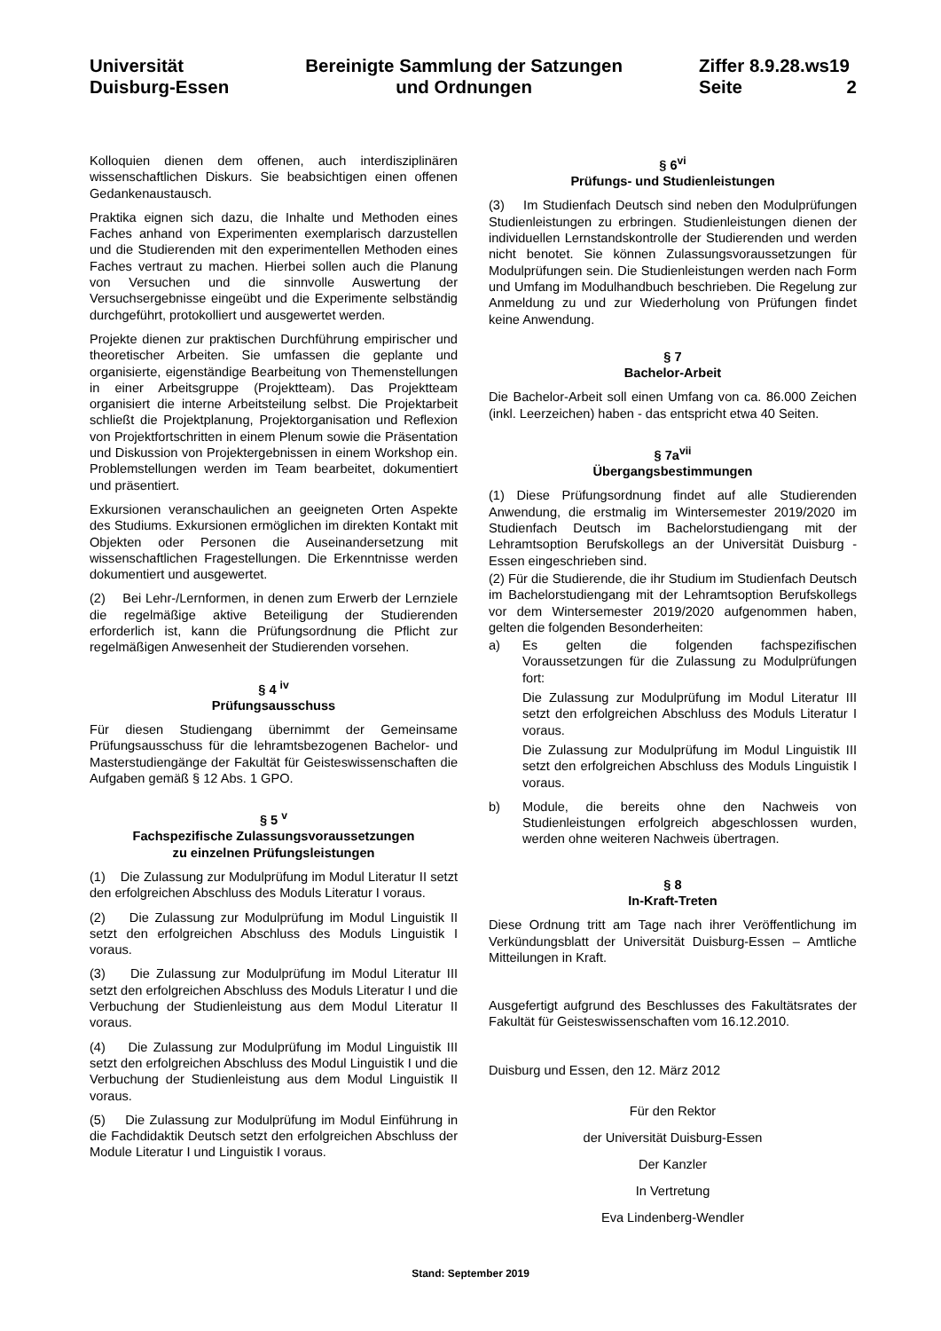Universität
Duisburg-Essen
Bereinigte Sammlung der Satzungen
und Ordnungen
Ziffer 8.9.28.ws19
Seite 2
Kolloquien dienen dem offenen, auch interdisziplinären wissenschaftlichen Diskurs. Sie beabsichtigen einen offenen Gedankenaustausch.
Praktika eignen sich dazu, die Inhalte und Methoden eines Faches anhand von Experimenten exemplarisch darzustellen und die Studierenden mit den experimentellen Methoden eines Faches vertraut zu machen. Hierbei sollen auch die Planung von Versuchen und die sinnvolle Auswertung der Versuchsergebnisse eingeübt und die Experimente selbständig durchgeführt, protokolliert und ausgewertet werden.
Projekte dienen zur praktischen Durchführung empirischer und theoretischer Arbeiten. Sie umfassen die geplante und organisierte, eigenständige Bearbeitung von Themenstellungen in einer Arbeitsgruppe (Projektteam). Das Projektteam organisiert die interne Arbeitsteilung selbst. Die Projektarbeit schließt die Projektplanung, Projektorganisation und Reflexion von Projektfortschritten in einem Plenum sowie die Präsentation und Diskussion von Projektergebnissen in einem Workshop ein. Problemstellungen werden im Team bearbeitet, dokumentiert und präsentiert.
Exkursionen veranschaulichen an geeigneten Orten Aspekte des Studiums. Exkursionen ermöglichen im direkten Kontakt mit Objekten oder Personen die Auseinandersetzung mit wissenschaftlichen Fragestellungen. Die Erkenntnisse werden dokumentiert und ausgewertet.
(2) Bei Lehr-/Lernformen, in denen zum Erwerb der Lernziele die regelmäßige aktive Beteiligung der Studierenden erforderlich ist, kann die Prüfungsordnung die Pflicht zur regelmäßigen Anwesenheit der Studierenden vorsehen.
§ 4 <sup>iv</sup>
Prüfungsausschuss
Für diesen Studiengang übernimmt der Gemeinsame Prüfungsausschuss für die lehramtsbezogenen Bachelor- und Masterstudiengänge der Fakultät für Geisteswissenschaften die Aufgaben gemäß § 12 Abs. 1 GPO.
§ 5 <sup>v</sup>
Fachspezifische Zulassungsvoraussetzungen
zu einzelnen Prüfungsleistungen
(1) Die Zulassung zur Modulprüfung im Modul Literatur II setzt den erfolgreichen Abschluss des Moduls Literatur I voraus.
(2) Die Zulassung zur Modulprüfung im Modul Linguistik II setzt den erfolgreichen Abschluss des Moduls Linguistik I voraus.
(3) Die Zulassung zur Modulprüfung im Modul Literatur III setzt den erfolgreichen Abschluss des Moduls Literatur I und die Verbuchung der Studienleistung aus dem Modul Literatur II voraus.
(4) Die Zulassung zur Modulprüfung im Modul Linguistik III setzt den erfolgreichen Abschluss des Modul Linguistik I und die Verbuchung der Studienleistung aus dem Modul Linguistik II voraus.
(5) Die Zulassung zur Modulprüfung im Modul Einführung in die Fachdidaktik Deutsch setzt den erfolgreichen Abschluss der Module Literatur I und Linguistik I voraus.
§ 6<sup>vi</sup>
Prüfungs- und Studienleistungen
(3) Im Studienfach Deutsch sind neben den Modulprüfungen Studienleistungen zu erbringen. Studienleistungen dienen der individuellen Lernstandskontrolle der Studierenden und werden nicht benotet. Sie können Zulassungsvoraussetzungen für Modulprüfungen sein. Die Studienleistungen werden nach Form und Umfang im Modulhandbuch beschrieben. Die Regelung zur Anmeldung zu und zur Wiederholung von Prüfungen findet keine Anwendung.
§ 7
Bachelor-Arbeit
Die Bachelor-Arbeit soll einen Umfang von ca. 86.000 Zeichen (inkl. Leerzeichen) haben - das entspricht etwa 40 Seiten.
§ 7a<sup>vii</sup>
Übergangsbestimmungen
(1) Diese Prüfungsordnung findet auf alle Studierenden Anwendung, die erstmalig im Wintersemester 2019/2020 im Studienfach Deutsch im Bachelorstudiengang mit der Lehramtsoption Berufskollegs an der Universität Duisburg -Essen eingeschrieben sind.
(2) Für die Studierende, die ihr Studium im Studienfach Deutsch im Bachelorstudiengang mit der Lehramtsoption Berufskollegs vor dem Wintersemester 2019/2020 aufgenommen haben, gelten die folgenden Besonderheiten:
a) Es gelten die folgenden fachspezifischen Voraussetzungen für die Zulassung zu Modulprüfungen fort:
Die Zulassung zur Modulprüfung im Modul Literatur III setzt den erfolgreichen Abschluss des Moduls Literatur I voraus.
Die Zulassung zur Modulprüfung im Modul Linguistik III setzt den erfolgreichen Abschluss des Moduls Linguistik I voraus.
b) Module, die bereits ohne den Nachweis von Studienleistungen erfolgreich abgeschlossen wurden, werden ohne weiteren Nachweis übertragen.
§ 8
In-Kraft-Treten
Diese Ordnung tritt am Tage nach ihrer Veröffentlichung im Verkündungsblatt der Universität Duisburg-Essen – Amtliche Mitteilungen in Kraft.
Ausgefertigt aufgrund des Beschlusses des Fakultätsrates der Fakultät für Geisteswissenschaften vom 16.12.2010.
Duisburg und Essen, den 12. März 2012
Für den Rektor
der Universität Duisburg-Essen
Der Kanzler
In Vertretung
Eva Lindenberg-Wendler
Stand: September 2019